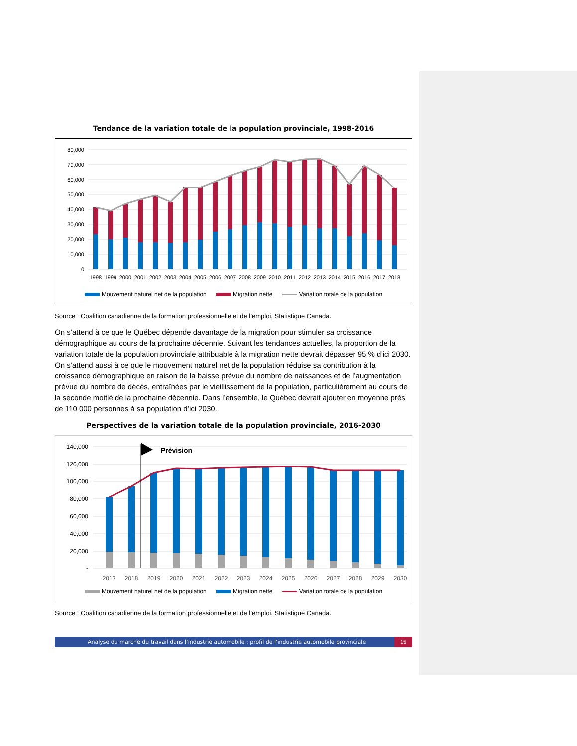Tendance de la variation totale de la population provinciale, 1998-2016
80,000
70,000
60,000
50,000
40,000
30,000
20,000
10,000
0
1998
1999
2000
2001
2002
2003
2004
2005
2006
2007
2008
2009
2010
2011
2012
2013
2014
2015
2016
2017
2018
Mouvement naturel net de la population Migration nette Variation totale de la population
Source : Coalition canadienne de la formation professionnelle et de l’emploi, Statistique Canada.
On s’attend à ce que le Québec dépende davantage de la migration pour stimuler sa croissance démographique au cours de la prochaine décennie. Suivant les tendances actuelles, la proportion de la variation totale de la population provinciale attribuable à la migration nette devrait dépasser 95 % d’ici 2030. On s’attend aussi à ce que le mouvement naturel net de la population réduise sa contribution à la croissance démographique en raison de la baisse prévue du nombre de naissances et de l’augmentation prévue du nombre de décès, entraînées par le vieillissement de la population, particulièrement au cours de la seconde moitié de la prochaine décennie. Dans l’ensemble, le Québec devrait ajouter en moyenne près de 110 000 personnes à sa population d’ici 2030.
Perspectives de la variation totale de la population provinciale, 2016-2030
140,000
120,000
100,000
80,000
60,000
40,000
20,000
-
Prévision
2017
2018
2019
2020
2021
2022
2023
2024
2025
2026
2027
2028
2029
2030
Mouvement naturel net de la population Migration nette Variation totale de la population
Source : Coalition canadienne de la formation professionnelle et de l’emploi, Statistique Canada.
Analyse du marché du travail dans l’industrie automobile : profil de l’industrie automobile provinciale
15